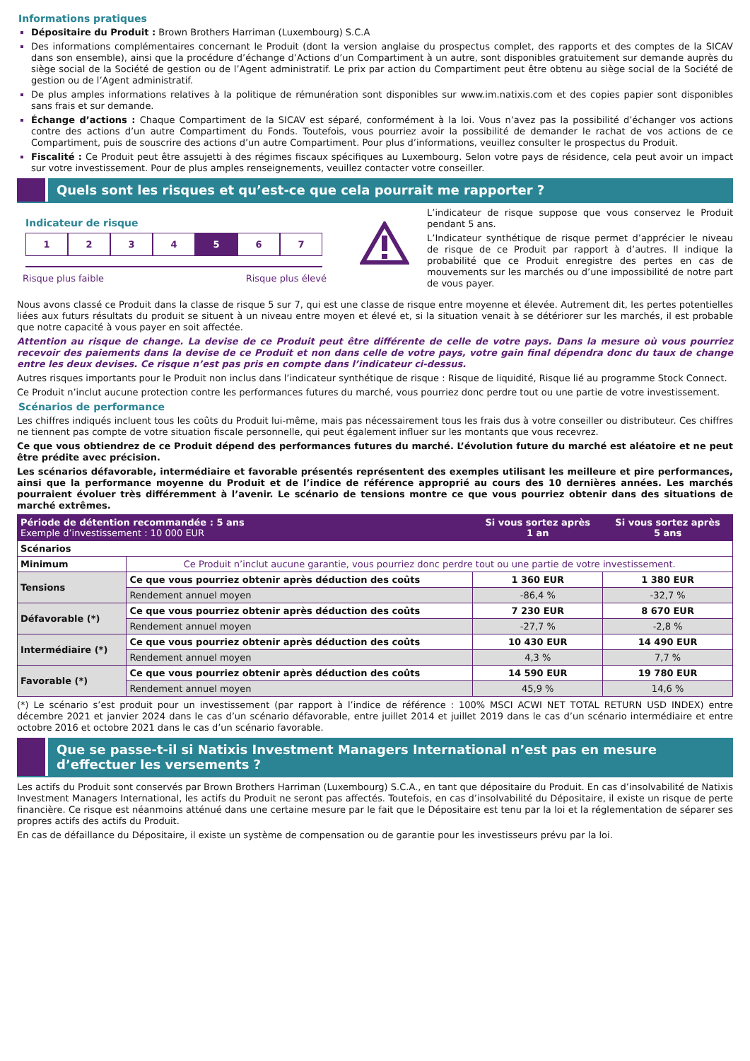Informations pratiques
Dépositaire du Produit : Brown Brothers Harriman (Luxembourg) S.C.A
Des informations complémentaires concernant le Produit (dont la version anglaise du prospectus complet, des rapports et des comptes de la SICAV dans son ensemble), ainsi que la procédure d’échange d’Actions d’un Compartiment à un autre, sont disponibles gratuitement sur demande auprès du siège social de la Société de gestion ou de l’Agent administratif. Le prix par action du Compartiment peut être obtenu au siège social de la Société de gestion ou de l’Agent administratif.
De plus amples informations relatives à la politique de rémunération sont disponibles sur www.im.natixis.com et des copies papier sont disponibles sans frais et sur demande.
Échange d’actions : Chaque Compartiment de la SICAV est séparé, conformément à la loi. Vous n’avez pas la possibilité d’échanger vos actions contre des actions d’un autre Compartiment du Fonds. Toutefois, vous pourriez avoir la possibilité de demander le rachat de vos actions de ce Compartiment, puis de souscrire des actions d’un autre Compartiment. Pour plus d’informations, veuillez consulter le prospectus du Produit.
Fiscalité : Ce Produit peut être assujetti à des régimes fiscaux spécifiques au Luxembourg. Selon votre pays de résidence, cela peut avoir un impact sur votre investissement. Pour de plus amples renseignements, veuillez contacter votre conseiller.
Quels sont les risques et qu’est-ce que cela pourrait me rapporter ?
Indicateur de risque
1 2 3 4 5 6 7
Risque plus faible Risque plus élevé
L’indicateur de risque suppose que vous conservez le Produit pendant 5 ans.
L’Indicateur synthétique de risque permet d’apprécier le niveau de risque de ce Produit par rapport à d’autres. Il indique la probabilité que ce Produit enregistre des pertes en cas de mouvements sur les marchés ou d’une impossibilité de notre part de vous payer.
Nous avons classé ce Produit dans la classe de risque 5 sur 7, qui est une classe de risque entre moyenne et élevée. Autrement dit, les pertes potentielles liées aux futurs résultats du produit se situent à un niveau entre moyen et élevé et, si la situation venait à se détériorer sur les marchés, il est probable que notre capacité à vous payer en soit affectée.
Attention au risque de change. La devise de ce Produit peut être différente de celle de votre pays. Dans la mesure où vous pourriez recevoir des paiements dans la devise de ce Produit et non dans celle de votre pays, votre gain final dépendra donc du taux de change entre les deux devises. Ce risque n’est pas pris en compte dans l’indicateur ci-dessus.
Autres risques importants pour le Produit non inclus dans l’indicateur synthétique de risque : Risque de liquidité, Risque lié au programme Stock Connect.
Ce Produit n’inclut aucune protection contre les performances futures du marché, vous pourriez donc perdre tout ou une partie de votre investissement.
Scénarios de performance
Les chiffres indiqués incluent tous les coûts du Produit lui-même, mais pas nécessairement tous les frais dus à votre conseiller ou distributeur. Ces chiffres ne tiennent pas compte de votre situation fiscale personnelle, qui peut également influer sur les montants que vous recevrez.
Ce que vous obtiendrez de ce Produit dépend des performances futures du marché. L’évolution future du marché est aléatoire et ne peut être prédite avec précision.
Les scénarios défavorable, intermédiaire et favorable présentés représentent des exemples utilisant les meilleure et pire performances, ainsi que la performance moyenne du Produit et de l’indice de référence approprié au cours des 10 dernières années. Les marchés pourraient évoluer très différemment à l’avenir. Le scénario de tensions montre ce que vous pourriez obtenir dans des situations de marché extrêmes.
| Période de détention recommandée : 5 ans Exemple d’investissement : 10 000 EUR | | Si vous sortez après 1 an | Si vous sortez après 5 ans |
| --- | --- | --- | --- |
| Scénarios | | | |
| Minimum | Ce Produit n’inclut aucune garantie, vous pourriez donc perdre tout ou une partie de votre investissement. | | |
| Tensions | Ce que vous pourriez obtenir après déduction des coûts | 1 360 EUR | 1 380 EUR |
| | Rendement annuel moyen | -86,4 % | -32,7 % |
| Défavorable (*) | Ce que vous pourriez obtenir après déduction des coûts | 7 230 EUR | 8 670 EUR |
| | Rendement annuel moyen | -27,7 % | -2,8 % |
| Intermédiaire (*) | Ce que vous pourriez obtenir après déduction des coûts | 10 430 EUR | 14 490 EUR |
| | Rendement annuel moyen | 4,3 % | 7,7 % |
| Favorable (*) | Ce que vous pourriez obtenir après déduction des coûts | 14 590 EUR | 19 780 EUR |
| | Rendement annuel moyen | 45,9 % | 14,6 % |
(*) Le scénario s’est produit pour un investissement (par rapport à l’indice de référence : 100% MSCI ACWI NET TOTAL RETURN USD INDEX) entre décembre 2021 et janvier 2024 dans le cas d’un scénario défavorable, entre juillet 2014 et juillet 2019 dans le cas d’un scénario intermédiaire et entre octobre 2016 et octobre 2021 dans le cas d’un scénario favorable.
Que se passe-t-il si Natixis Investment Managers International n’est pas en mesure d’effectuer les versements ?
Les actifs du Produit sont conservés par Brown Brothers Harriman (Luxembourg) S.C.A., en tant que dépositaire du Produit. En cas d’insolvabilité de Natixis Investment Managers International, les actifs du Produit ne seront pas affectés. Toutefois, en cas d’insolvabilité du Dépositaire, il existe un risque de perte financière. Ce risque est néanmoins atténué dans une certaine mesure par le fait que le Dépositaire est tenu par la loi et la réglementation de séparer ses propres actifs des actifs du Produit.
En cas de défaillance du Dépositaire, il existe un système de compensation ou de garantie pour les investisseurs prévu par la loi.